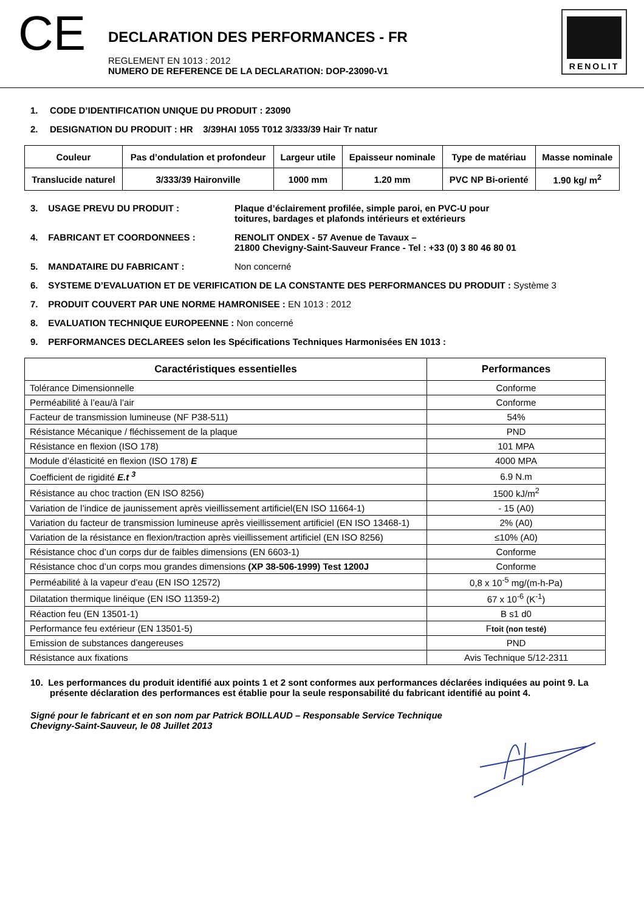CE
DECLARATION DES PERFORMANCES - FR
REGLEMENT EN 1013 : 2012
NUMERO DE REFERENCE DE LA DECLARATION: DOP-23090-V1
RENOLIT
1. CODE D’IDENTIFICATION UNIQUE DU PRODUIT : 23090
2. DESIGNATION DU PRODUIT : HR 3/39HAI 1055 T012 3/333/39 Hair Tr natur
| Couleur | Pas d’ondulation et profondeur | Largeur utile | Epaisseur nominale | Type de matériau | Masse nominale |
| --- | --- | --- | --- | --- | --- |
| Translucide naturel | 3/333/39 Haironville | 1000 mm | 1.20 mm | PVC NP Bi-orienté | 1.90 kg/ m<sup>2</sup> |
3. USAGE PREVU DU PRODUIT : Plaque d’éclairement profilée, simple paroi, en PVC-U pour
toitures, bardages et plafonds intérieurs et extérieurs
4. FABRICANT ET COORDONNEES : RENOLIT ONDEX - 57 Avenue de Tavaux –
21800 Chevigny-Saint-Sauveur France - Tel : +33 (0) 3 80 46 80 01
5. MANDATAIRE DU FABRICANT : Non concerné
6. SYSTEME D’EVALUATION ET DE VERIFICATION DE LA CONSTANTE DES PERFORMANCES DU PRODUIT : Système 3
7. PRODUIT COUVERT PAR UNE NORME HAMRONISEE : EN 1013 : 2012
8. EVALUATION TECHNIQUE EUROPEENNE : Non concerné
9. PERFORMANCES DECLAREES selon les Spécifications Techniques Harmonisées EN 1013 :
| Caractéristiques essentielles | Performances |
| --- | --- |
| Tolérance Dimensionnelle | Conforme |
| Perméabilité à l’eau/à l’air | Conforme |
| Facteur de transmission lumineuse (NF P38-511) | 54% |
| Résistance Mécanique / fléchissement de la plaque | PND |
| Résistance en flexion (ISO 178) | 101 MPA |
| Module d’élasticité en flexion (ISO 178) E | 4000 MPA |
| Coefficient de rigidité E.t <sup>3</sup> | 6.9 N.m |
| Résistance au choc traction (EN ISO 8256) | 1500 kJ/m<sup>2</sup> |
| Variation de l’indice de jaunissement après vieillissement artificiel(EN ISO 11664-1) | - 15 (A0) |
| Variation du facteur de transmission lumineuse après vieillissement artificiel (EN ISO 13468-1) | 2% (A0) |
| Variation de la résistance en flexion/traction après vieillissement artificiel (EN ISO 8256) | ≤10% (A0) |
| Résistance choc d’un corps dur de faibles dimensions (EN 6603-1) | Conforme |
| Résistance choc d’un corps mou grandes dimensions (XP 38-506-1999) Test 1200J | Conforme |
| Perméabilité à la vapeur d’eau (EN ISO 12572) | 0,8 x 10<sup>-5</sup> mg/(m-h-Pa) |
| Dilatation thermique linéique (EN ISO 11359-2) | 67 x 10<sup>-6</sup> (K<sup>-1</sup>) |
| Réaction feu (EN 13501-1) | B s1 d0 |
| Performance feu extérieur (EN 13501-5) | F toit (non testé) |
| Emission de substances dangereuses | PND |
| Résistance aux fixations | Avis Technique 5/12-2311 |
10. Les performances du produit identifié aux points 1 et 2 sont conformes aux performances déclarées indiquées au point 9. La présente déclaration des performances est établie pour la seule responsabilité du fabricant identifié au point 4.
Signé pour le fabricant et en son nom par Patrick BOILLAUD – Responsable Service Technique
Chevigny-Saint-Sauveur, le 08 Juillet 2013